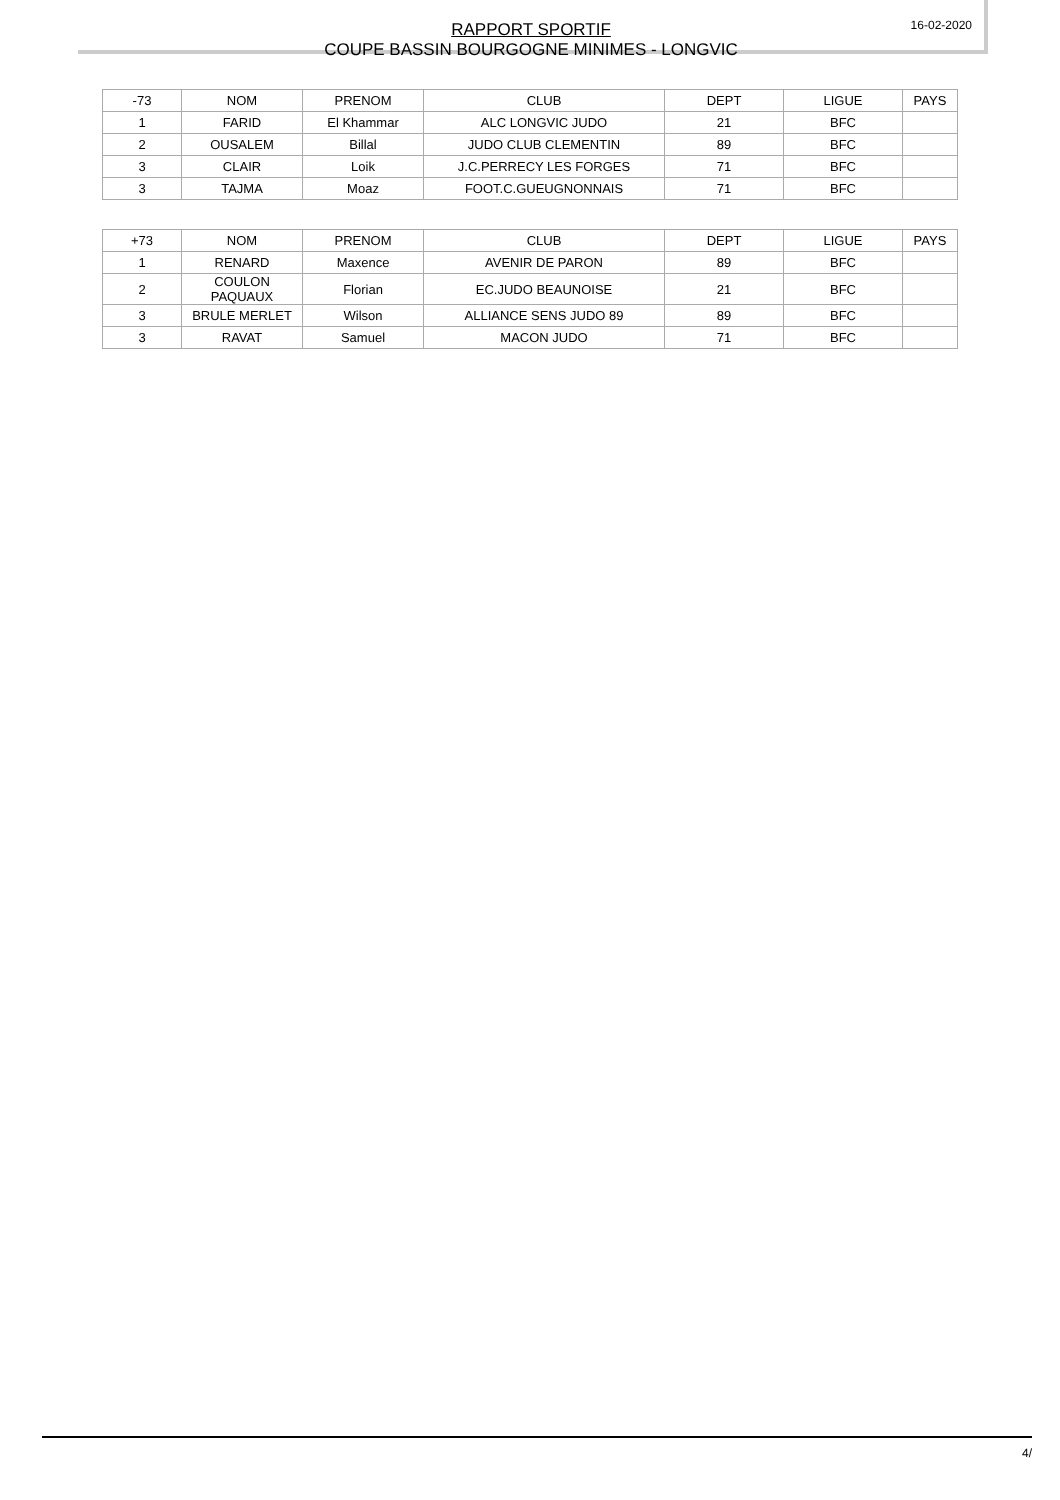RAPPORT SPORTIF
COUPE BASSIN BOURGOGNE MINIMES - LONGVIC
16-02-2020
| -73 | NOM | PRENOM | CLUB | DEPT | LIGUE | PAYS |
| --- | --- | --- | --- | --- | --- | --- |
| 1 | FARID | El Khammar | ALC LONGVIC JUDO | 21 | BFC | |
| 2 | OUSALEM | Billal | JUDO CLUB CLEMENTIN | 89 | BFC | |
| 3 | CLAIR | Loik | J.C.PERRECY LES FORGES | 71 | BFC | |
| 3 | TAJMA | Moaz | FOOT.C.GUEUGNONNAIS | 71 | BFC | |
| +73 | NOM | PRENOM | CLUB | DEPT | LIGUE | PAYS |
| --- | --- | --- | --- | --- | --- | --- |
| 1 | RENARD | Maxence | AVENIR DE PARON | 89 | BFC | |
| 2 | COULON PAQUAUX | Florian | EC.JUDO BEAUNOISE | 21 | BFC | |
| 3 | BRULE MERLET | Wilson | ALLIANCE SENS JUDO 89 | 89 | BFC | |
| 3 | RAVAT | Samuel | MACON JUDO | 71 | BFC | |
4/